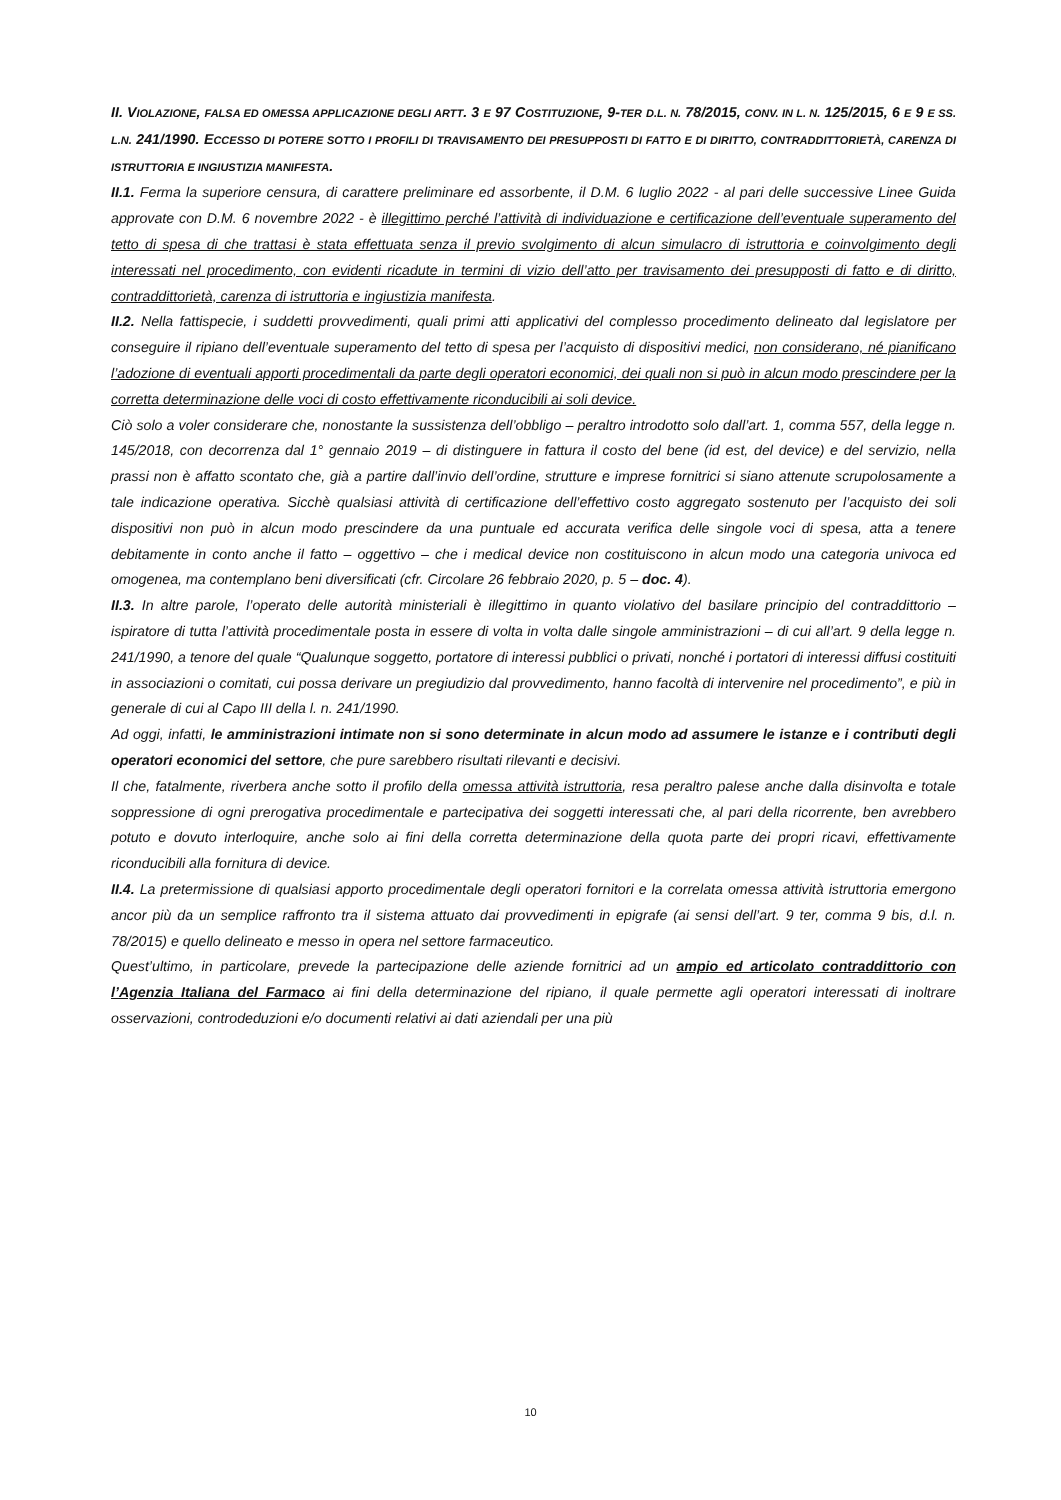II. VIOLAZIONE, FALSA ED OMESSA APPLICAZIONE DEGLI ARTT. 3 E 97 COSTITUZIONE, 9-TER D.L. N. 78/2015, CONV. IN L. N. 125/2015, 6 E 9 E SS. L.N. 241/1990. ECCESSO DI POTERE SOTTO I PROFILI DI TRAVISAMENTO DEI PRESUPPOSTI DI FATTO E DI DIRITTO, CONTRADDITTORIETÀ, CARENZA DI ISTRUTTORIA E INGIUSTIZIA MANIFESTA.
II.1. Ferma la superiore censura, di carattere preliminare ed assorbente, il D.M. 6 luglio 2022 - al pari delle successive Linee Guida approvate con D.M. 6 novembre 2022 - è illegittimo perché l’attività di individuazione e certificazione dell’eventuale superamento del tetto di spesa di che trattasi è stata effettuata senza il previo svolgimento di alcun simulacro di istruttoria e coinvolgimento degli interessati nel procedimento, con evidenti ricadute in termini di vizio dell’atto per travisamento dei presupposti di fatto e di diritto, contraddittorietà, carenza di istruttoria e ingiustizia manifesta.
II.2. Nella fattispecie, i suddetti provvedimenti, quali primi atti applicativi del complesso procedimento delineato dal legislatore per conseguire il ripiano dell’eventuale superamento del tetto di spesa per l’acquisto di dispositivi medici, non considerano, né pianificano l’adozione di eventuali apporti procedimentali da parte degli operatori economici, dei quali non si può in alcun modo prescindere per la corretta determinazione delle voci di costo effettivamente riconducibili ai soli device.
Ciò solo a voler considerare che, nonostante la sussistenza dell’obbligo – peraltro introdotto solo dall’art. 1, comma 557, della legge n. 145/2018, con decorrenza dal 1° gennaio 2019 – di distinguere in fattura il costo del bene (id est, del device) e del servizio, nella prassi non è affatto scontato che, già a partire dall’invio dell’ordine, strutture e imprese fornitrici si siano attenute scrupolosamente a tale indicazione operativa. Sicchè qualsiasi attività di certificazione dell’effettivo costo aggregato sostenuto per l’acquisto dei soli dispositivi non può in alcun modo prescindere da una puntuale ed accurata verifica delle singole voci di spesa, atta a tenere debitamente in conto anche il fatto – oggettivo – che i medical device non costituiscono in alcun modo una categoria univoca ed omogenea, ma contemplano beni diversificati (cfr. Circolare 26 febbraio 2020, p. 5 – doc. 4).
II.3. In altre parole, l’operato delle autorità ministeriali è illegittimo in quanto violativo del basilare principio del contraddittorio – ispiratore di tutta l’attività procedimentale posta in essere di volta in volta dalle singole amministrazioni – di cui all’art. 9 della legge n. 241/1990, a tenore del quale “Qualunque soggetto, portatore di interessi pubblici o privati, nonché i portatori di interessi diffusi costituiti in associazioni o comitati, cui possa derivare un pregiudizio dal provvedimento, hanno facoltà di intervenire nel procedimento”, e più in generale di cui al Capo III della l. n. 241/1990.
Ad oggi, infatti, le amministrazioni intimate non si sono determinate in alcun modo ad assumere le istanze e i contributi degli operatori economici del settore, che pure sarebbero risultati rilevanti e decisivi.
Il che, fatalmente, riverbera anche sotto il profilo della omessa attività istruttoria, resa peraltro palese anche dalla disinvolta e totale soppressione di ogni prerogativa procedimentale e partecipativa dei soggetti interessati che, al pari della ricorrente, ben avrebbero potuto e dovuto interloquire, anche solo ai fini della corretta determinazione della quota parte dei propri ricavi, effettivamente riconducibili alla fornitura di device.
II.4. La pretermissione di qualsiasi apporto procedimentale degli operatori fornitori e la correlata omessa attività istruttoria emergono ancor più da un semplice raffronto tra il sistema attuato dai provvedimenti in epigrafe (ai sensi dell’art. 9 ter, comma 9 bis, d.l. n. 78/2015) e quello delineato e messo in opera nel settore farmaceutico.
Quest’ultimo, in particolare, prevede la partecipazione delle aziende fornitrici ad un ampio ed articolato contraddittorio con l’Agenzia Italiana del Farmaco ai fini della determinazione del ripiano, il quale permette agli operatori interessati di inoltrare osservazioni, controdeduzioni e/o documenti relativi ai dati aziendali per una più
10